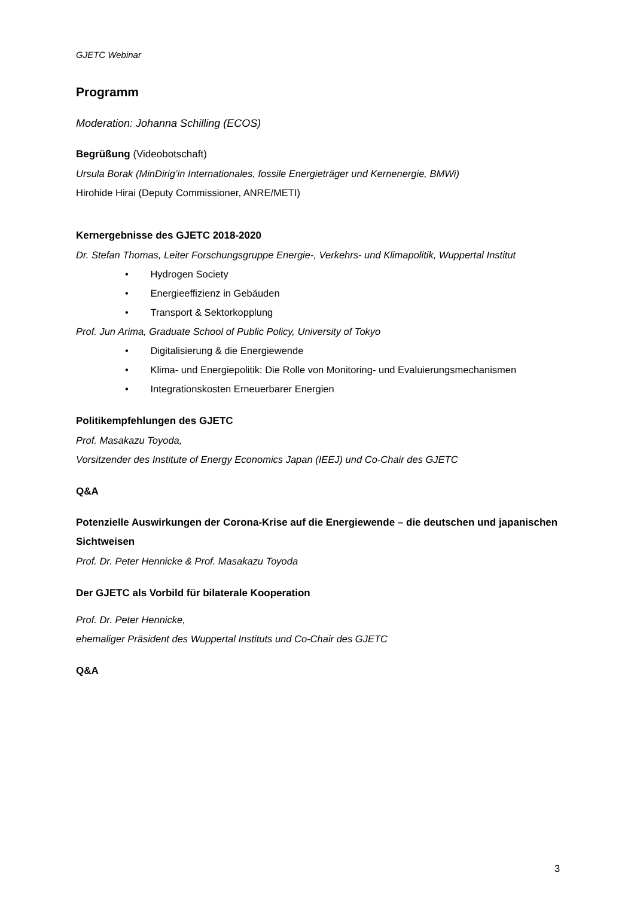GJETC Webinar
Programm
Moderation: Johanna Schilling (ECOS)
Begrüßung (Videobotschaft)
Ursula Borak (MinDirig’in Internationales, fossile Energieträger und Kernenergie, BMWi)
Hirohide Hirai (Deputy Commissioner, ANRE/METI)
Kernergebnisse des GJETC 2018-2020
Dr. Stefan Thomas, Leiter Forschungsgruppe Energie-, Verkehrs- und Klimapolitik, Wuppertal Institut
• Hydrogen Society
• Energieeffizienz in Gebäuden
• Transport & Sektorkopplung
Prof. Jun Arima, Graduate School of Public Policy, University of Tokyo
• Digitalisierung & die Energiewende
• Klima- und Energiepolitik: Die Rolle von Monitoring- und Evaluierungsmechanismen
• Integrationskosten Erneuerbarer Energien
Politikempfehlungen des GJETC
Prof. Masakazu Toyoda,
Vorsitzender des Institute of Energy Economics Japan (IEEJ) und Co-Chair des GJETC
Q&A
Potenzielle Auswirkungen der Corona-Krise auf die Energiewende – die deutschen und japanischen Sichtweisen
Prof. Dr. Peter Hennicke & Prof. Masakazu Toyoda
Der GJETC als Vorbild für bilaterale Kooperation
Prof. Dr. Peter Hennicke,
ehemaliger Präsident des Wuppertal Instituts und Co-Chair des GJETC
Q&A
3